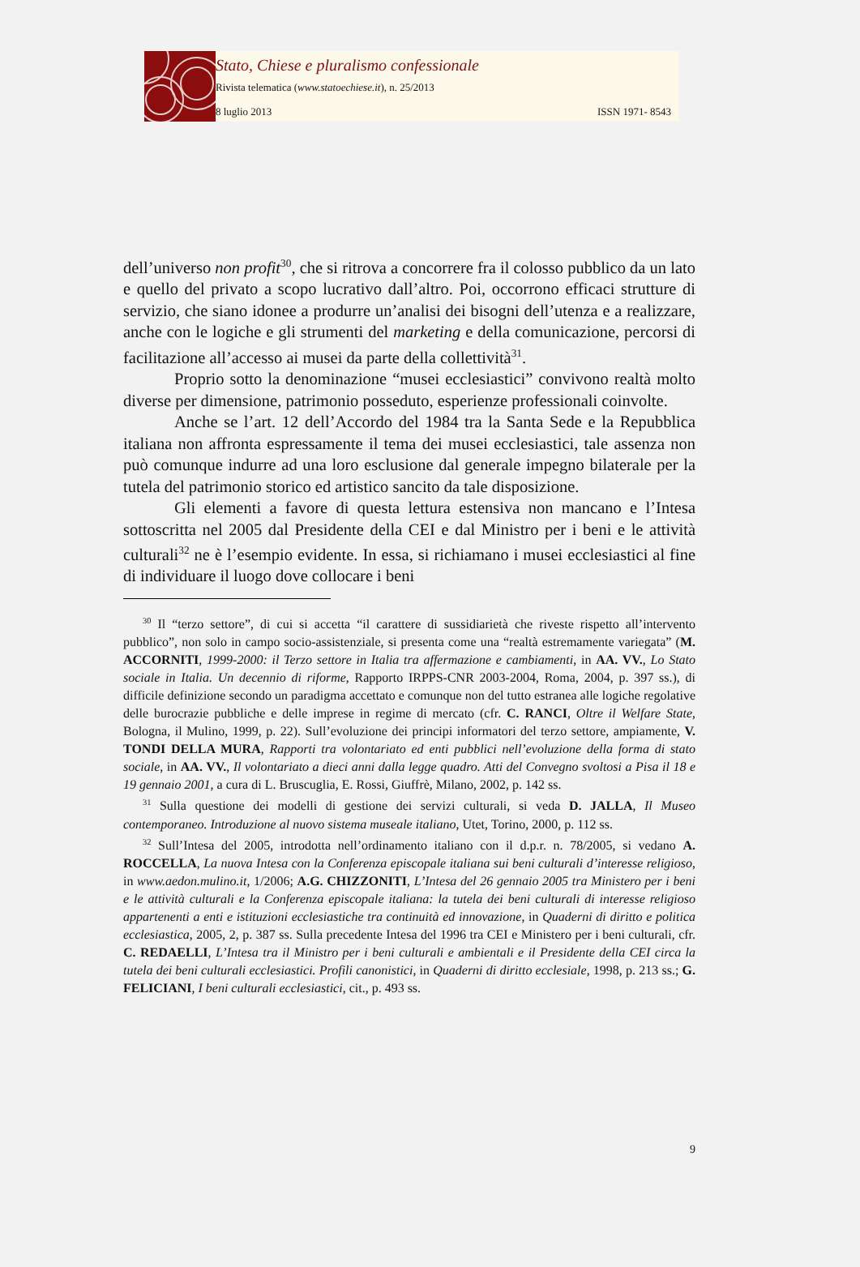Stato, Chiese e pluralismo confessionale
Rivista telematica (www.statoechiese.it), n. 25/2013
8 luglio 2013 ISSN 1971- 8543
dell’universo non profit<sup>30</sup>, che si ritrova a concorrere fra il colosso pubblico da un lato e quello del privato a scopo lucrativo dall’altro. Poi, occorrono efficaci strutture di servizio, che siano idonee a produrre un’analisi dei bisogni dell’utenza e a realizzare, anche con le logiche e gli strumenti del marketing e della comunicazione, percorsi di facilitazione all’accesso ai musei da parte della collettività<sup>31</sup>.
Proprio sotto la denominazione “musei ecclesiastici” convivono realtà molto diverse per dimensione, patrimonio posseduto, esperienze professionali coinvolte.
Anche se l’art. 12 dell’Accordo del 1984 tra la Santa Sede e la Repubblica italiana non affronta espressamente il tema dei musei ecclesiastici, tale assenza non può comunque indurre ad una loro esclusione dal generale impegno bilaterale per la tutela del patrimonio storico ed artistico sancito da tale disposizione.
Gli elementi a favore di questa lettura estensiva non mancano e l’Intesa sottoscritta nel 2005 dal Presidente della CEI e dal Ministro per i beni e le attività culturali<sup>32</sup> ne è l’esempio evidente. In essa, si richiamano i musei ecclesiastici al fine di individuare il luogo dove collocare i beni
<sup>30</sup> Il “terzo settore”, di cui si accetta “il carattere di sussidiarietà che riveste rispetto all’intervento pubblico”, non solo in campo socio-assistenziale, si presenta come una “realtà estremamente variegata” (M. ACCORNITI, 1999-2000: il Terzo settore in Italia tra affermazione e cambiamenti, in AA. VV., Lo Stato sociale in Italia. Un decennio di riforme, Rapporto IRPPS-CNR 2003-2004, Roma, 2004, p. 397 ss.), di difficile definizione secondo un paradigma accettato e comunque non del tutto estranea alle logiche regolative delle burocrazie pubbliche e delle imprese in regime di mercato (cfr. C. RANCI, Oltre il Welfare State, Bologna, il Mulino, 1999, p. 22). Sull’evoluzione dei principi informatori del terzo settore, ampiamente, V. TONDI DELLA MURA, Rapporti tra volontariato ed enti pubblici nell’evoluzione della forma di stato sociale, in AA. VV., Il volontariato a dieci anni dalla legge quadro. Atti del Convegno svoltosi a Pisa il 18 e 19 gennaio 2001, a cura di L. Bruscuglia, E. Rossi, Giuffrè, Milano, 2002, p. 142 ss.
<sup>31</sup> Sulla questione dei modelli di gestione dei servizi culturali, si veda D. JALLA, Il Museo contemporaneo. Introduzione al nuovo sistema museale italiano, Utet, Torino, 2000, p. 112 ss.
<sup>32</sup> Sull’Intesa del 2005, introdotta nell’ordinamento italiano con il d.p.r. n. 78/2005, si vedano A. ROCCELLA, La nuova Intesa con la Conferenza episcopale italiana sui beni culturali d’interesse religioso, in www.aedon.mulino.it, 1/2006; A.G. CHIZZONITI, L’Intesa del 26 gennaio 2005 tra Ministero per i beni e le attività culturali e la Conferenza episcopale italiana: la tutela dei beni culturali di interesse religioso appartenenti a enti e istituzioni ecclesiastiche tra continuità ed innovazione, in Quaderni di diritto e politica ecclesiastica, 2005, 2, p. 387 ss. Sulla precedente Intesa del 1996 tra CEI e Ministero per i beni culturali, cfr. C. REDAELLI, L’Intesa tra il Ministro per i beni culturali e ambientali e il Presidente della CEI circa la tutela dei beni culturali ecclesiastici. Profili canonistici, in Quaderni di diritto ecclesiale, 1998, p. 213 ss.; G. FELICIANI, I beni culturali ecclesiastici, cit., p. 493 ss.
9